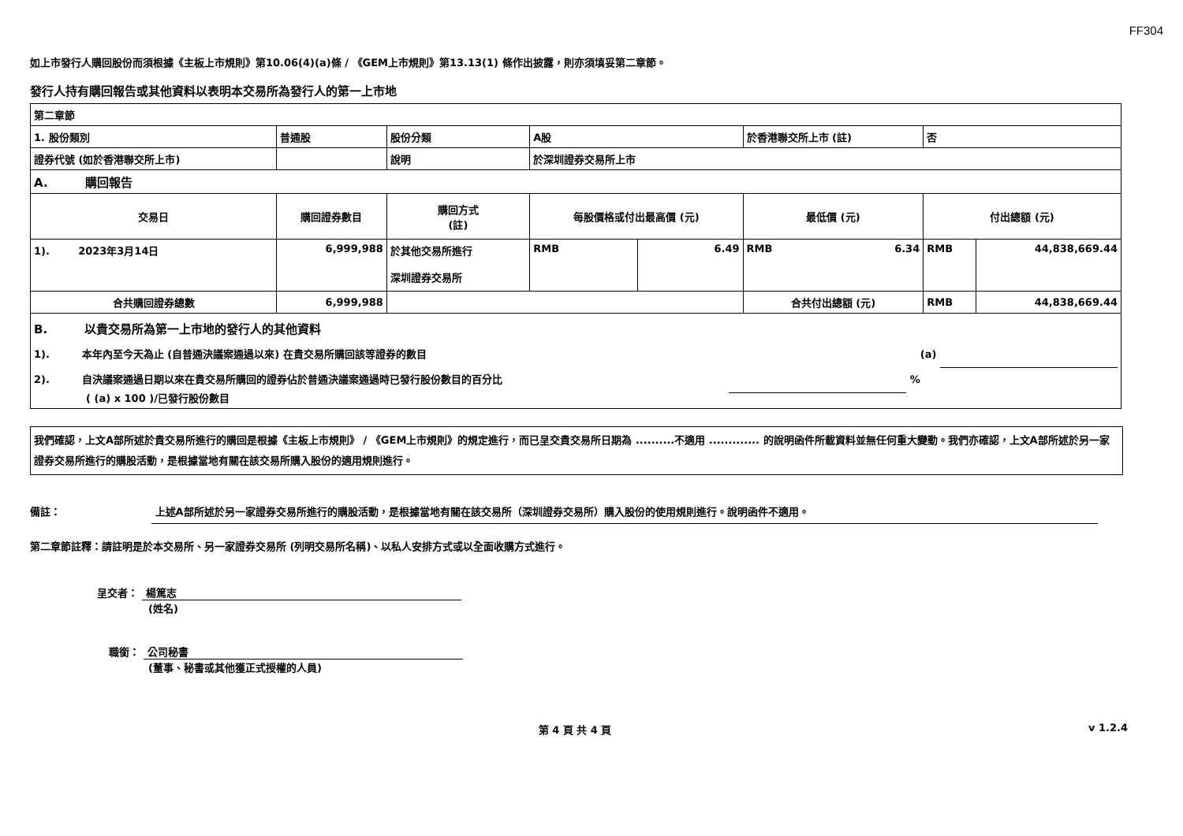FF304
如上市發行人購回股份而須根據《主板上市規則》第10.06(4)(a)條 / 《GEM上市規則》第13.13(1) 條作出披露，則亦須填妥第二章節。
發行人持有購回報告或其他資料以表明本交易所為發行人的第一上市地
| 第二章節 | | | | | | | |
| 1. 股份類別 | 普通股 | 股份分類 | A股 | | 於香港聯交所上市 (註) | 否 | |
| 證券代號 (如於香港聯交所上市) | | 說明 | 於深圳證券交易所上市 | | | | |
| A. 購回報告 | | | | | | | |
| 交易日 | 購回證券數目 | 購回方式 (註) | 每股價格或付出最高價 (元) | | 最低價 (元) | 付出總額 (元) | |
| 1). 2023年3月14日 | 6,999,988 | 於其他交易所進行 深圳證券交易所 | RMB | 6.49 | RMB 6.34 | RMB | 44,838,669.44 |
| 合共購回證券總數 | 6,999,988 | | | | 合共付出總額 (元) | RMB | 44,838,669.44 |
| B. 以貴交易所為第一上市地的發行人的其他資料 1). 本年內至今天為止 (自普通決議案通過以來) 在貴交易所購回該等證券的數目 (a) 2). 自決議案通過日期以來在貴交易所購回的證券佔於普通決議案通過時已發行股份數目的百分比 % ( (a) x 100 )/已發行股份數目 | | | | | | | |
我們確認，上文A部所述於貴交易所進行的購回是根據《主板上市規則》 / 《GEM上市規則》的規定進行，而已呈交貴交易所日期為 ..........不適用 ............. 的說明函件所載資料並無任何重大變動。我們亦確認，上文A部所述於另一家證券交易所進行的購股活動，是根據當地有關在該交易所購入股份的適用規則進行。
備註： 上述A部所述於另一家證券交易所進行的購股活動，是根據當地有關在該交易所（深圳證券交易所）購入股份的使用規則進行。說明函件不適用。
第二章節註釋：請註明是於本交易所、另一家證券交易所 (列明交易所名稱)、以私人安排方式或以全面收購方式進行。
呈交者： 楊篤志
(姓名)
職銜： 公司秘書
(董事、秘書或其他獲正式授權的人員)
第 4 頁 共 4 頁 v 1.2.4